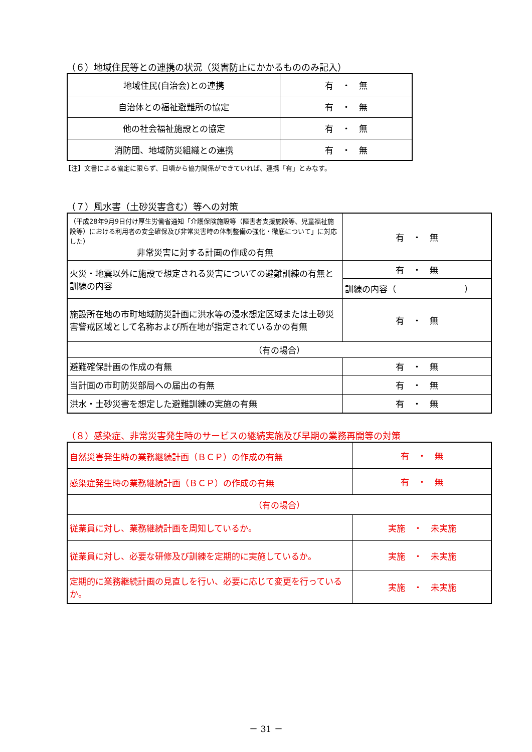（６）地域住民等との連携の状況（災害防止にかかるもののみ記入）
| 地域住民(自治会)との連携 | 有 ・ 無 |
| 自治体との福祉避難所の協定 | 有 ・ 無 |
| 他の社会福祉施設との協定 | 有 ・ 無 |
| 消防団、地域防災組織との連携 | 有 ・ 無 |
【注】文書による協定に限らず、日頃から協力関係ができていれば、連携「有」とみなす。
（７）風水害（土砂災害含む）等への対策
| （平成28年9月9日付け厚生労働省通知「介護保険施設等（障害者支援施設等、児童福祉施設等）における利用者の安全確保及び非常災害時の体制整備の強化・徹底について」に対応した） 非常災害に対する計画の作成の有無 | 有 ・ 無 |
| 火災・地震以外に施設で想定される災害についての避難訓練の有無と訓練の内容 | 有 ・ 無 |
| | 訓練の内容（ ） |
| 施設所在地の市町地域防災計画に洪水等の浸水想定区域または土砂災害警戒区域として名称および所在地が指定されているかの有無 | 有 ・ 無 |
| （有の場合） | |
| 避難確保計画の作成の有無 | 有 ・ 無 |
| 当計画の市町防災部局への届出の有無 | 有 ・ 無 |
| 洪水・土砂災害を想定した避難訓練の実施の有無 | 有 ・ 無 |
（８）感染症、非常災害発生時のサービスの継続実施及び早期の業務再開等の対策
| 自然災害発生時の業務継続計画（ＢＣＰ）の作成の有無 | 有 ・ 無 |
| 感染症発生時の業務継続計画（ＢＣＰ）の作成の有無 | 有 ・ 無 |
| （有の場合） | |
| 従業員に対し、業務継続計画を周知しているか。 | 実施 ・ 未実施 |
| 従業員に対し、必要な研修及び訓練を定期的に実施しているか。 | 実施 ・ 未実施 |
| 定期的に業務継続計画の見直しを行い、必要に応じて変更を行っているか。 | 実施 ・ 未実施 |
－ 31 －